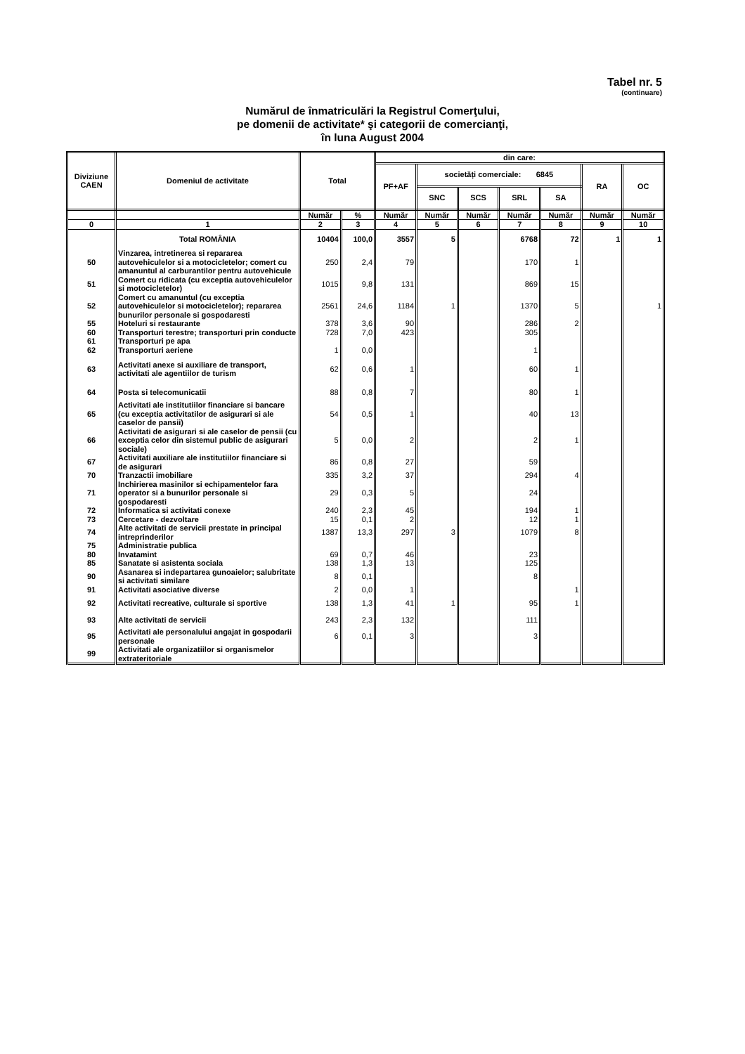Tabel nr. 5
(continuare)
Numărul de înmatriculări la Registrul Comerţului,
pe domenii de activitate* şi categorii de comercianţi,
în luna August 2004
| Diviziune CAEN | Domeniul de activitate | Total | | din care: | | | | | | |
| --- | --- | --- | --- | --- | --- | --- | --- | --- | --- | --- |
| | | | | PF+AF | societăți comerciale: 6845 | | | | RA | OC |
| | | | | | SNC | SCS | SRL | SA | | |
| | | Număr | % | Număr | Număr | Număr | Număr | Număr | Număr | Număr |
| 0 | 1 | 2 | 3 | 4 | 5 | 6 | 7 | 8 | 9 | 10 |
| | Total ROMÂNIA | 10404 | 100,0 | 3557 | 5 | | 6768 | 72 | 1 | 1 |
| 50 | Vinzarea, intretinerea si repararea autovehiculelor si a motocicletelor; comert cu amanuntul al carburantilor pentru autovehicule | 250 | 2,4 | 79 | | | 170 | 1 | | |
| 51 | Comert cu ridicata (cu exceptia autovehiculelor si motocicletelor) | 1015 | 9,8 | 131 | | | 869 | 15 | | |
| 52 | Comert cu amanuntul (cu exceptia autovehiculelor si motocicletelor); repararea bunurilor personale si gospodaresti | 2561 | 24,6 | 1184 | 1 | | 1370 | 5 | | 1 |
| 55 | Hoteluri si restaurante | 378 | 3,6 | 90 | | | 286 | 2 | | |
| 60 | Transporturi terestre; transporturi prin conducte | 728 | 7,0 | 423 | | | 305 | | | |
| 61 | Transporturi pe apa | | | | | | | | | |
| 62 | Transporturi aeriene | 1 | 0,0 | | | | 1 | | | |
| 63 | Activitati anexe si auxiliare de transport, activitati ale agentiilor de turism | 62 | 0,6 | 1 | | | 60 | 1 | | |
| 64 | Posta si telecomunicatii | 88 | 0,8 | 7 | | | 80 | 1 | | |
| 65 | Activitati ale institutiilor financiare si bancare (cu exceptia activitatilor de asigurari si ale caselor de pansii) | 54 | 0,5 | 1 | | | 40 | 13 | | |
| 66 | Activitati de asigurari si ale caselor de pensii (cu exceptia celor din sistemul public de asigurari sociale) | 5 | 0,0 | 2 | | | 2 | 1 | | |
| 67 | Activitati auxiliare ale institutiilor financiare si de asigurari | 86 | 0,8 | 27 | | | 59 | | | |
| 70 | Tranzactii imobiliare | 335 | 3,2 | 37 | | | 294 | 4 | | |
| 71 | Inchirierea masinilor si echipamentelor fara operator si a bunurilor personale si gospodaresti | 29 | 0,3 | 5 | | | 24 | | | |
| 72 | Informatica si activitati conexe | 240 | 2,3 | 45 | | | 194 | 1 | | |
| 73 | Cercetare - dezvoltare | 15 | 0,1 | 2 | | | 12 | 1 | | |
| 74 | Alte activitati de servicii prestate in principal intreprinderilor | 1387 | 13,3 | 297 | 3 | | 1079 | 8 | | |
| 75 | Administratie publica | | | | | | | | | |
| 80 | Invatamint | 69 | 0,7 | 46 | | | 23 | | | |
| 85 | Sanatate si asistenta sociala | 138 | 1,3 | 13 | | | 125 | | | |
| 90 | Asanarea si indepartarea gunoaielor; salubritate si activitati similare | 8 | 0,1 | | | | 8 | | | |
| 91 | Activitati asociative diverse | 2 | 0,0 | 1 | | | | 1 | | |
| 92 | Activitati recreative, culturale si sportive | 138 | 1,3 | 41 | 1 | | 95 | 1 | | |
| 93 | Alte activitati de servicii | 243 | 2,3 | 132 | | | 111 | | | |
| 95 | Activitati ale personalului angajat in gospodarii personale | 6 | 0,1 | 3 | | | 3 | | | |
| 99 | Activitati ale organizatiilor si organismelor extrateritoriale | | | | | | | | | |